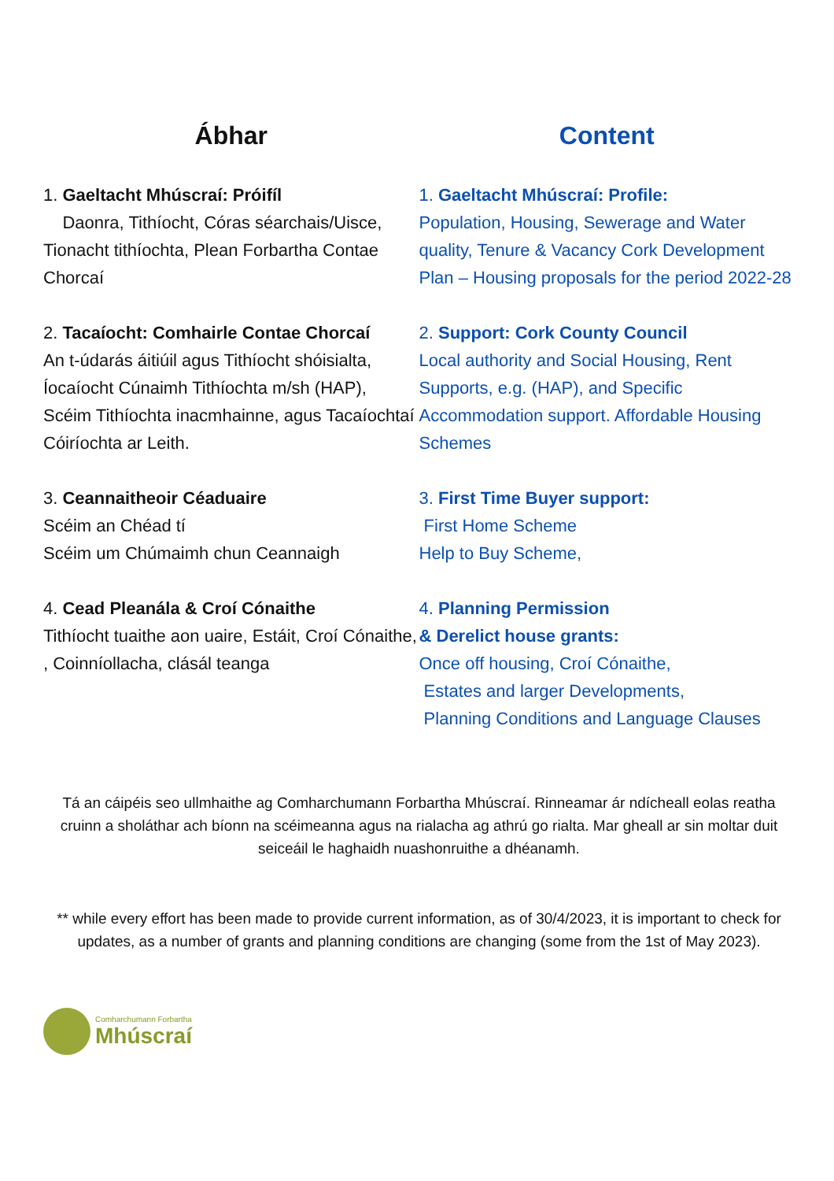Ábhar
1. Gaeltacht Mhúscraí: Próifíl
Daonra, Tithíocht, Córas séarchais/Uisce, Tionacht tithíochta, Plean Forbartha Contae Chorcaí
2. Tacaíocht: Comhairle Contae Chorcaí
An t-údarás áitiúil agus Tithíocht shóisialta, Íocaíocht Cúnaimh Tithíochta m/sh (HAP), Scéim Tithíochta inacmhainne, agus Tacaíochtaí Cóiríochta ar Leith.
3. Ceannaitheoir Céaduaire
Scéim an Chéad tí
Scéim um Chúmaimh chun Ceannaigh
4. Cead Pleanála & Croí Cónaithe
Tithíocht tuaithe aon uaire, Estáit, Croí Cónaithe, , Coinníollacha, clásál teanga
Content
1. Gaeltacht Mhúscraí: Profile:
Population, Housing, Sewerage and Water quality, Tenure & Vacancy Cork Development Plan – Housing proposals for the period 2022-28
2. Support: Cork County Council
Local authority and Social Housing, Rent Supports, e.g. (HAP), and Specific Accommodation support. Affordable Housing Schemes
3. First Time Buyer support:
First Home Scheme
Help to Buy Scheme,
4. Planning Permission
& Derelict house grants:
Once off housing, Croí Cónaithe,
Estates and larger Developments,
Planning Conditions and Language Clauses
Tá an cáipéis seo ullmhaithe ag Comharchumann Forbartha Mhúscraí. Rinneamar ár ndícheall eolas reatha cruinn a sholáthar ach bíonn na scéimeanna agus na rialacha ag athrú go rialta. Mar gheall ar sin moltar duit seiceáil le haghaidh nuashonruithe a dhéanamh.
** while every effort has been made to provide current information, as of 30/4/2023, it is important to check for updates, as a number of grants and planning conditions are changing (some from the 1st of May 2023).
Comharchumann Forbartha
Mhúscraí